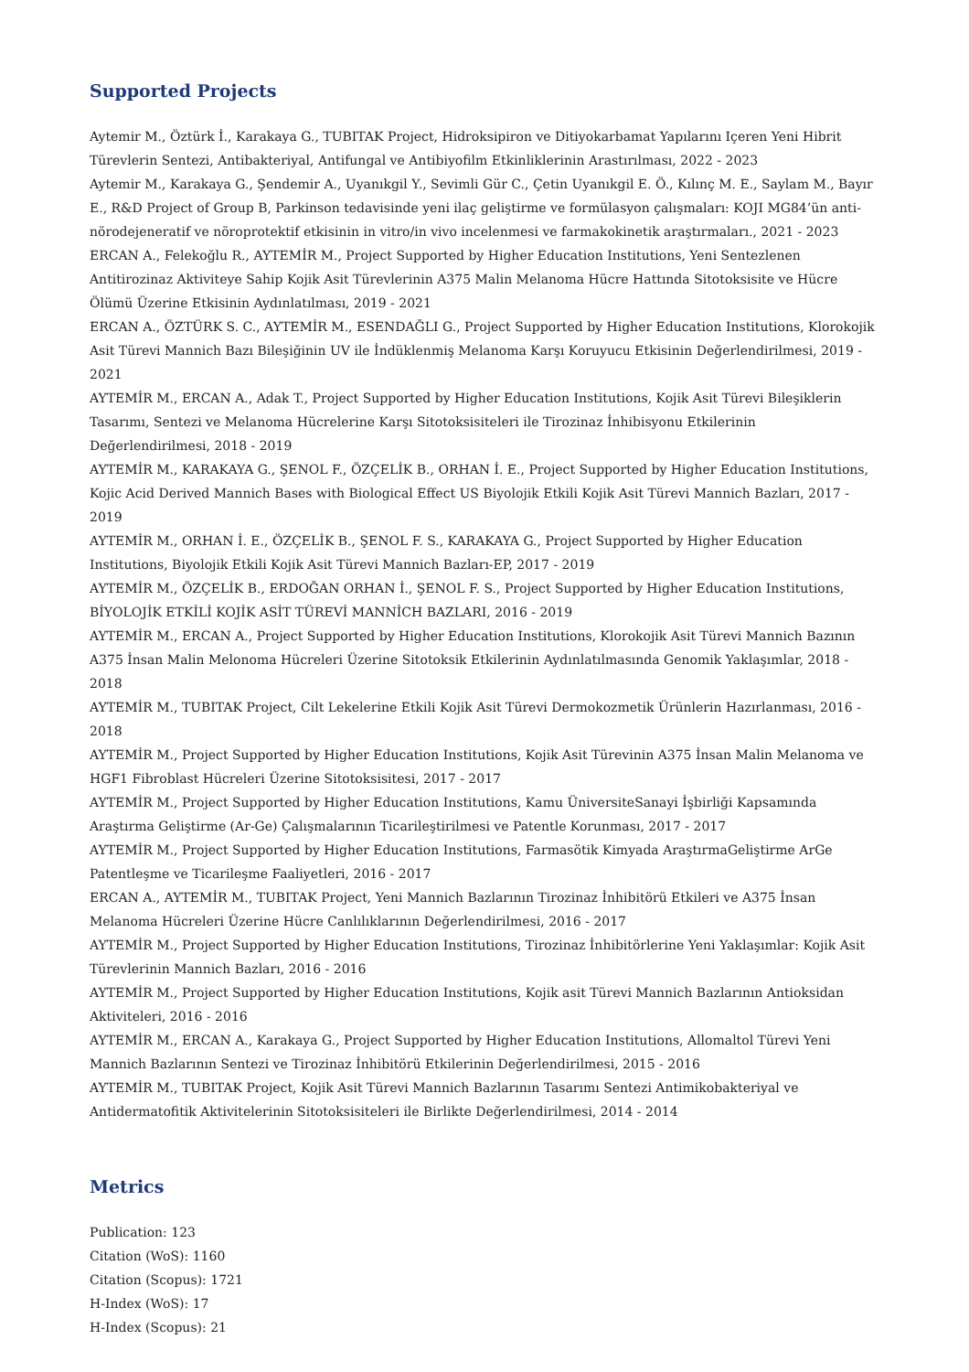Supported Projects
Aytemir M., Öztürk İ., Karakaya G., TUBITAK Project, Hidroksipiron ve Ditiyokarbamat Yapılarını Içeren Yeni Hibrit Türevlerin Sentezi, Antibakteriyal, Antifungal ve Antibiyofilm Etkinliklerinin Arastırılması, 2022 - 2023
Aytemir M., Karakaya G., Şendemir A., Uyanıkgil Y., Sevimli Gür C., Çetin Uyanıkgil E. Ö., Kılınç M. E., Saylam M., Bayır E., R&D Project of Group B, Parkinson tedavisinde yeni ilaç geliştirme ve formülasyon çalışmaları: KOJI MG84’ün anti-nörodejeneratif ve nöroprotektif etkisinin in vitro/in vivo incelenmesi ve farmakokinetik araştırmaları., 2021 - 2023
ERCAN A., Felekoğlu R., AYTEMİR M., Project Supported by Higher Education Institutions, Yeni Sentezlenen Antitirozinaz Aktiviteye Sahip Kojik Asit Türevlerinin A375 Malin Melanoma Hücre Hattında Sitotoksisite ve Hücre Ölümü Üzerine Etkisinin Aydınlatılması, 2019 - 2021
ERCAN A., ÖZTÜRK S. C., AYTEMİR M., ESENDAĞLI G., Project Supported by Higher Education Institutions, Klorokojik Asit Türevi Mannich Bazı Bileşiğinin UV ile İndüklenmiş Melanoma Karşı Koruyucu Etkisinin Değerlendirilmesi, 2019 - 2021
AYTEMİR M., ERCAN A., Adak T., Project Supported by Higher Education Institutions, Kojik Asit Türevi Bileşiklerin Tasarımı, Sentezi ve Melanoma Hücrelerine Karşı Sitotoksisiteleri ile Tirozinaz İnhibisyonu Etkilerinin Değerlendirilmesi, 2018 - 2019
AYTEMİR M., KARAKAYA G., ŞENOL F., ÖZÇELİK B., ORHAN İ. E., Project Supported by Higher Education Institutions, Kojic Acid Derived Mannich Bases with Biological Effect US Biyolojik Etkili Kojik Asit Türevi Mannich Bazları, 2017 - 2019
AYTEMİR M., ORHAN İ. E., ÖZÇELİK B., ŞENOL F. S., KARAKAYA G., Project Supported by Higher Education Institutions, Biyolojik Etkili Kojik Asit Türevi Mannich Bazları-EP, 2017 - 2019
AYTEMİR M., ÖZÇELİK B., ERDOĞAN ORHAN İ., ŞENOL F. S., Project Supported by Higher Education Institutions, BİYOLOJİK ETKİLİ KOJİK ASİT TÜREVİ MANNİCH BAZLARI, 2016 - 2019
AYTEMİR M., ERCAN A., Project Supported by Higher Education Institutions, Klorokojik Asit Türevi Mannich Bazının A375 İnsan Malin Melonoma Hücreleri Üzerine Sitotoksik Etkilerinin Aydınlatılmasında Genomik Yaklaşımlar, 2018 - 2018
AYTEMİR M., TUBITAK Project, Cilt Lekelerine Etkili Kojik Asit Türevi Dermokozmetik Ürünlerin Hazırlanması, 2016 - 2018
AYTEMİR M., Project Supported by Higher Education Institutions, Kojik Asit Türevinin A375 İnsan Malin Melanoma ve HGF1 Fibroblast Hücreleri Üzerine Sitotoksisitesi, 2017 - 2017
AYTEMİR M., Project Supported by Higher Education Institutions, Kamu ÜniversiteSanayi İşbirliği Kapsamında Araştırma Geliştirme (Ar-Ge) Çalışmalarının Ticarileştirilmesi ve Patentle Korunması, 2017 - 2017
AYTEMİR M., Project Supported by Higher Education Institutions, Farmasötik Kimyada AraştırmaGeliştirme ArGe Patentleşme ve Ticarileşme Faaliyetleri, 2016 - 2017
ERCAN A., AYTEMİR M., TUBITAK Project, Yeni Mannich Bazlarının Tirozinaz İnhibitörü Etkileri ve A375 İnsan Melanoma Hücreleri Üzerine Hücre Canlılıklarının Değerlendirilmesi, 2016 - 2017
AYTEMİR M., Project Supported by Higher Education Institutions, Tirozinaz İnhibitörlerine Yeni Yaklaşımlar: Kojik Asit Türevlerinin Mannich Bazları, 2016 - 2016
AYTEMİR M., Project Supported by Higher Education Institutions, Kojik asit Türevi Mannich Bazlarının Antioksidan Aktiviteleri, 2016 - 2016
AYTEMİR M., ERCAN A., Karakaya G., Project Supported by Higher Education Institutions, Allomaltol Türevi Yeni Mannich Bazlarının Sentezi ve Tirozinaz İnhibitörü Etkilerinin Değerlendirilmesi, 2015 - 2016
AYTEMİR M., TUBITAK Project, Kojik Asit Türevi Mannich Bazlarının Tasarımı Sentezi Antimikobakteriyal ve Antidermatofitik Aktivitelerinin Sitotoksisiteleri ile Birlikte Değerlendirilmesi, 2014 - 2014
Metrics
Publication: 123
Citation (WoS): 1160
Citation (Scopus): 1721
H-Index (WoS): 17
H-Index (Scopus): 21